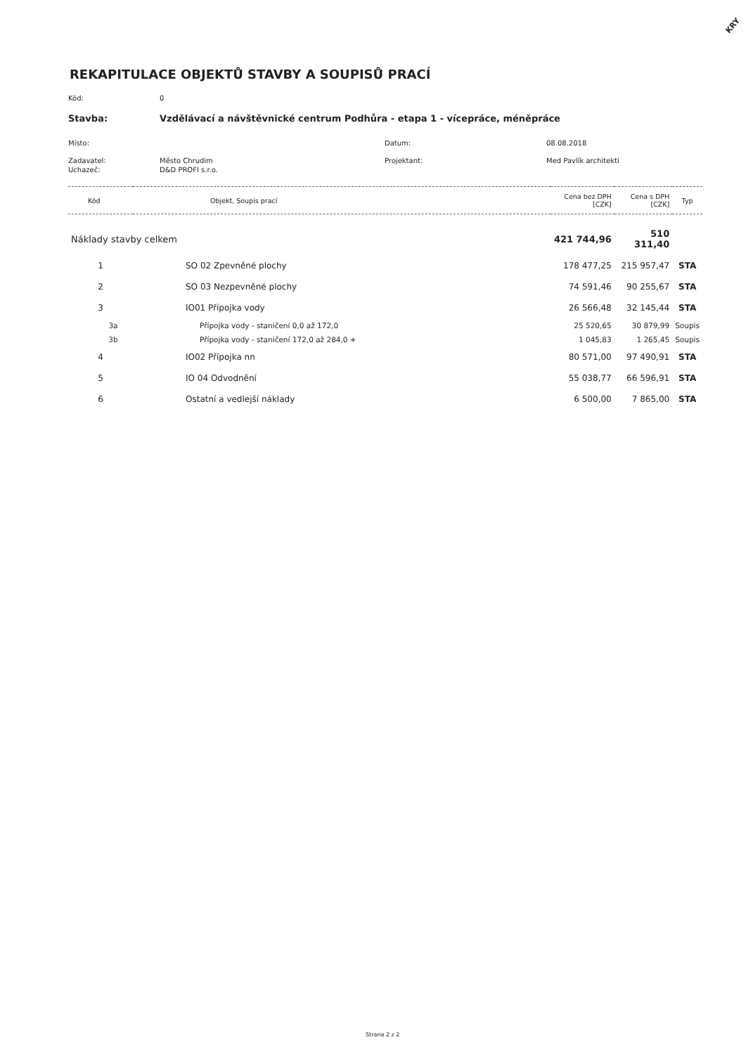KRY
REKAPITULACE OBJEKTŮ STAVBY A SOUPISŮ PRACÍ
Kód: 0
Stavba: Vzdělávací a návštěvnické centrum Podhůra - etapa 1 - vícepráce, méněpráce
Místo: Datum: 08.08.2018
Zadavatel: Město Chrudim Projektant: Med Pavlík architekti
Uchazeč: D&D PROFI s.r.o.
| Kód | Objekt, Soupis prací | Cena bez DPH [CZK] | Cena s DPH [CZK] | Typ |
| --- | --- | --- | --- | --- |
| Náklady stavby celkem | | 421 744,96 | 510 311,40 | |
| 1 | SO 02 Zpevněné plochy | 178 477,25 | 215 957,47 | STA |
| 2 | SO 03 Nezpevněné plochy | 74 591,46 | 90 255,67 | STA |
| 3 | IO01 Přípojka vody | 26 566,48 | 32 145,44 | STA |
| 3a | Přípojka vody - staničení 0,0 až 172,0 | 25 520,65 | 30 879,99 | Soupis |
| 3b | Přípojka vody - staničení 172,0 až 284,0 + | 1 045,83 | 1 265,45 | Soupis |
| 4 | IO02 Přípojka nn | 80 571,00 | 97 490,91 | STA |
| 5 | IO 04 Odvodnění | 55 038,77 | 66 596,91 | STA |
| 6 | Ostatní a vedlejší náklady | 6 500,00 | 7 865,00 | STA |
Strana 2 z 2